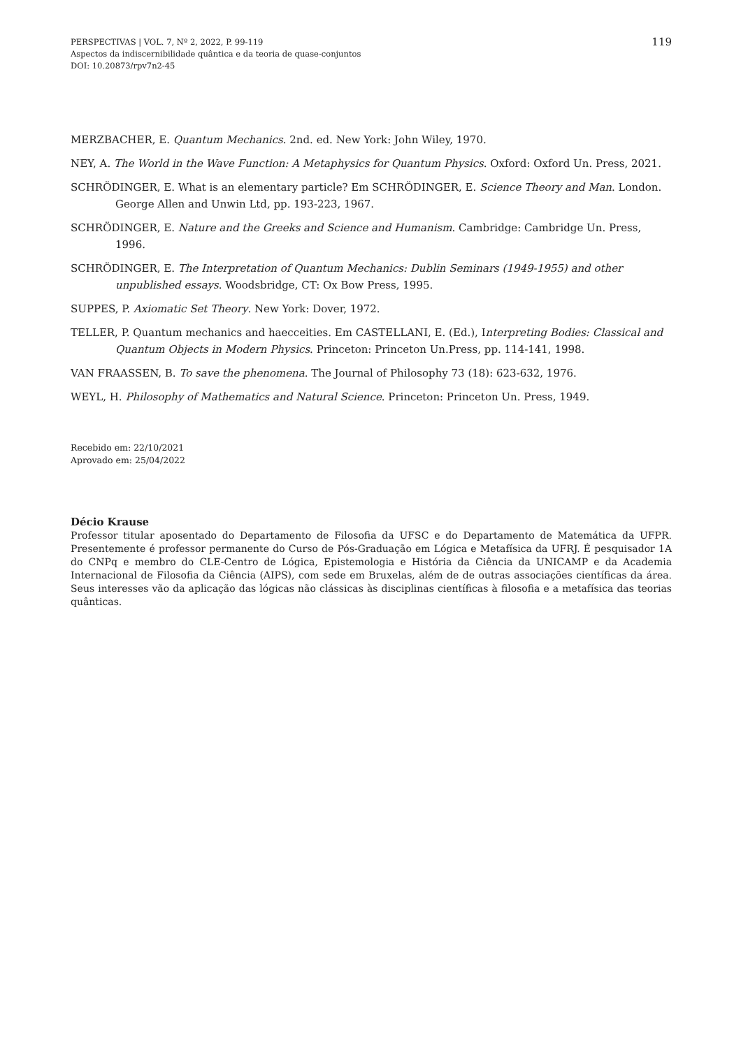PERSPECTIVAS | VOL. 7, Nº 2, 2022, P. 99-119
Aspectos da indiscernibilidade quântica e da teoria de quase-conjuntos
DOI: 10.20873/rpv7n2-45
119
MERZBACHER, E. Quantum Mechanics. 2nd. ed. New York: John Wiley, 1970.
NEY, A. The World in the Wave Function: A Metaphysics for Quantum Physics. Oxford: Oxford Un. Press, 2021.
SCHRÖDINGER, E. What is an elementary particle? Em SCHRÖDINGER, E. Science Theory and Man. London. George Allen and Unwin Ltd, pp. 193-223, 1967.
SCHRÖDINGER, E. Nature and the Greeks and Science and Humanism. Cambridge: Cambridge Un. Press, 1996.
SCHRÖDINGER, E. The Interpretation of Quantum Mechanics: Dublin Seminars (1949-1955) and other unpublished essays. Woodsbridge, CT: Ox Bow Press, 1995.
SUPPES, P. Axiomatic Set Theory. New York: Dover, 1972.
TELLER, P. Quantum mechanics and haecceities. Em CASTELLANI, E. (Ed.), Interpreting Bodies: Classical and Quantum Objects in Modern Physics. Princeton: Princeton Un.Press, pp. 114-141, 1998.
VAN FRAASSEN, B. To save the phenomena. The Journal of Philosophy 73 (18): 623-632, 1976.
WEYL, H. Philosophy of Mathematics and Natural Science. Princeton: Princeton Un. Press, 1949.
Recebido em: 22/10/2021
Aprovado em: 25/04/2022
Décio Krause
Professor titular aposentado do Departamento de Filosofia da UFSC e do Departamento de Matemática da UFPR. Presentemente é professor permanente do Curso de Pós-Graduação em Lógica e Metafísica da UFRJ. É pesquisador 1A do CNPq e membro do CLE-Centro de Lógica, Epistemologia e História da Ciência da UNICAMP e da Academia Internacional de Filosofia da Ciência (AIPS), com sede em Bruxelas, além de de outras associações científicas da área. Seus interesses vão da aplicação das lógicas não clássicas às disciplinas científicas à filosofia e a metafísica das teorias quânticas.